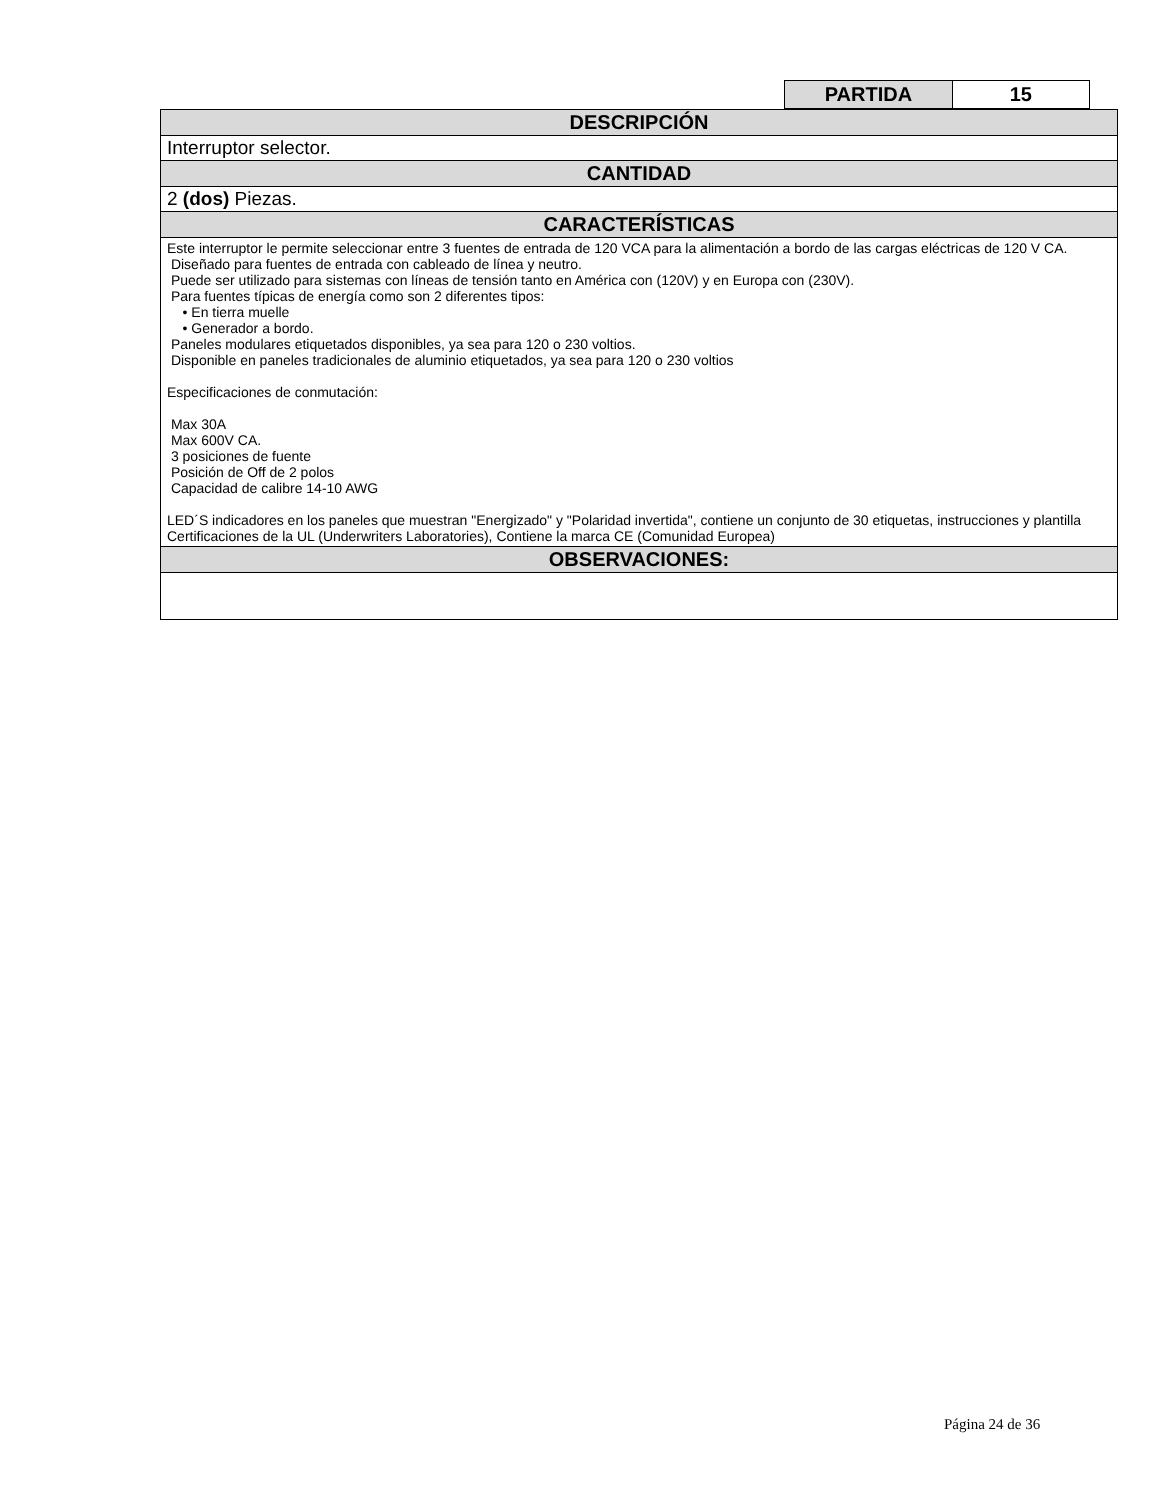| PARTIDA | 15 |
| DESCRIPCIÓN |
| Interruptor selector. |
| CANTIDAD |
| 2 (dos) Piezas. |
| CARACTERÍSTICAS |
| Este interruptor le permite seleccionar entre 3 fuentes de entrada de 120 VCA para la alimentación a bordo de las cargas eléctricas de 120 V CA. Diseñado para fuentes de entrada con cableado de línea y neutro. Puede ser utilizado para sistemas con líneas de tensión tanto en América con (120V) y en Europa con (230V). Para fuentes típicas de energía como son 2 diferentes tipos: • En tierra muelle • Generador a bordo. Paneles modulares etiquetados disponibles, ya sea para 120 o 230 voltios. Disponible en paneles tradicionales de aluminio etiquetados, ya sea para 120 o 230 voltios Especificaciones de conmutación: Max 30A Max 600V CA. 3 posiciones de fuente Posición de Off de 2 polos Capacidad de calibre 14-10 AWG LED´S indicadores en los paneles que muestran "Energizado" y "Polaridad invertida", contiene un conjunto de 30 etiquetas, instrucciones y plantilla Certificaciones de la UL (Underwriters Laboratories), Contiene la marca CE (Comunidad Europea) |
| OBSERVACIONES: |
Página 24 de 36